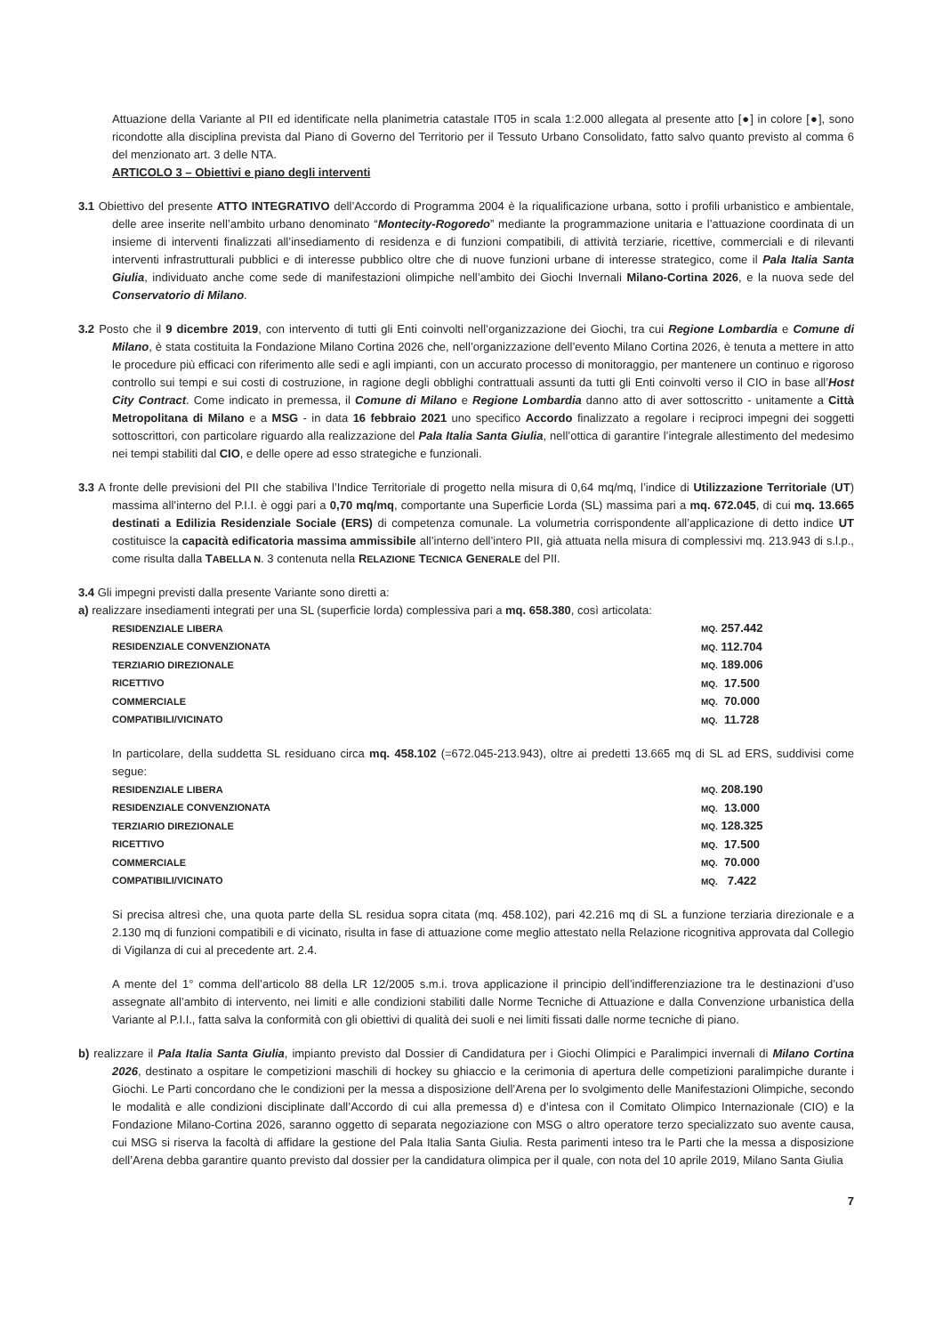Attuazione della Variante al PII ed identificate nella planimetria catastale IT05 in scala 1:2.000 allegata al presente atto [●] in colore [●], sono ricondotte alla disciplina prevista dal Piano di Governo del Territorio per il Tessuto Urbano Consolidato, fatto salvo quanto previsto al comma 6 del menzionato art. 3 delle NTA.
ARTICOLO 3 – Obiettivi e piano degli interventi
3.1 Obiettivo del presente ATTO INTEGRATIVO dell’Accordo di Programma 2004 è la riqualificazione urbana, sotto i profili urbanistico e ambientale, delle aree inserite nell’ambito urbano denominato “Montecity-Rogoredo” mediante la programmazione unitaria e l’attuazione coordinata di un insieme di interventi finalizzati all’insediamento di residenza e di funzioni compatibili, di attività terziarie, ricettive, commerciali e di rilevanti interventi infrastrutturali pubblici e di interesse pubblico oltre che di nuove funzioni urbane di interesse strategico, come il Pala Italia Santa Giulia, individuato anche come sede di manifestazioni olimpiche nell’ambito dei Giochi Invernali Milano-Cortina 2026, e la nuova sede del Conservatorio di Milano.
3.2 Posto che il 9 dicembre 2019, con intervento di tutti gli Enti coinvolti nell’organizzazione dei Giochi, tra cui Regione Lombardia e Comune di Milano, è stata costituita la Fondazione Milano Cortina 2026 che, nell’organizzazione dell’evento Milano Cortina 2026, è tenuta a mettere in atto le procedure più efficaci con riferimento alle sedi e agli impianti, con un accurato processo di monitoraggio, per mantenere un continuo e rigoroso controllo sui tempi e sui costi di costruzione, in ragione degli obblighi contrattuali assunti da tutti gli Enti coinvolti verso il CIO in base all’Host City Contract. Come indicato in premessa, il Comune di Milano e Regione Lombardia danno atto di aver sottoscritto - unitamente a Città Metropolitana di Milano e a MSG - in data 16 febbraio 2021 uno specifico Accordo finalizzato a regolare i reciproci impegni dei soggetti sottoscrittori, con particolare riguardo alla realizzazione del Pala Italia Santa Giulia, nell’ottica di garantire l’integrale allestimento del medesimo nei tempi stabiliti dal CIO, e delle opere ad esso strategiche e funzionali.
3.3 A fronte delle previsioni del PII che stabiliva l’Indice Territoriale di progetto nella misura di 0,64 mq/mq, l’indice di Utilizzazione Territoriale (UT) massima all’interno del P.I.I. è oggi pari a 0,70 mq/mq, comportante una Superficie Lorda (SL) massima pari a mq. 672.045, di cui mq. 13.665 destinati a Edilizia Residenziale Sociale (ERS) di competenza comunale. La volumetria corrispondente all’applicazione di detto indice UT costituisce la capacità edificatoria massima ammissibile all’interno dell’intero PII, già attuata nella misura di complessivi mq. 213.943 di s.l.p., come risulta dalla TABELLA N. 3 contenuta nella RELAZIONE TECNICA GENERALE del PII.
3.4 Gli impegni previsti dalla presente Variante sono diretti a:
a) realizzare insediamenti integrati per una SL (superficie lorda) complessiva pari a mq. 658.380, così articolata:
| RESIDENZIALE LIBERA | MQ. 257.442 |
| RESIDENZIALE CONVENZIONATA | MQ. 112.704 |
| TERZIARIO DIREZIONALE | MQ. 189.006 |
| RICETTIVO | MQ. 17.500 |
| COMMERCIALE | MQ. 70.000 |
| COMPATIBILI/VICINATO | MQ. 11.728 |
In particolare, della suddetta SL residuano circa mq. 458.102 (=672.045-213.943), oltre ai predetti 13.665 mq di SL ad ERS, suddivisi come segue:
| RESIDENZIALE LIBERA | MQ. 208.190 |
| RESIDENZIALE CONVENZIONATA | MQ. 13.000 |
| TERZIARIO DIREZIONALE | MQ. 128.325 |
| RICETTIVO | MQ. 17.500 |
| COMMERCIALE | MQ. 70.000 |
| COMPATIBILI/VICINATO | MQ. 7.422 |
Si precisa altresì che, una quota parte della SL residua sopra citata (mq. 458.102), pari 42.216 mq di SL a funzione terziaria direzionale e a 2.130 mq di funzioni compatibili e di vicinato, risulta in fase di attuazione come meglio attestato nella Relazione ricognitiva approvata dal Collegio di Vigilanza di cui al precedente art. 2.4.
A mente del 1° comma dell’articolo 88 della LR 12/2005 s.m.i. trova applicazione il principio dell’indifferenziazione tra le destinazioni d’uso assegnate all’ambito di intervento, nei limiti e alle condizioni stabiliti dalle Norme Tecniche di Attuazione e dalla Convenzione urbanistica della Variante al P.I.I., fatta salva la conformità con gli obiettivi di qualità dei suoli e nei limiti fissati dalle norme tecniche di piano.
b) realizzare il Pala Italia Santa Giulia, impianto previsto dal Dossier di Candidatura per i Giochi Olimpici e Paralimpici invernali di Milano Cortina 2026, destinato a ospitare le competizioni maschili di hockey su ghiaccio e la cerimonia di apertura delle competizioni paralimpiche durante i Giochi. Le Parti concordano che le condizioni per la messa a disposizione dell’Arena per lo svolgimento delle Manifestazioni Olimpiche, secondo le modalità e alle condizioni disciplinate dall’Accordo di cui alla premessa d) e d’intesa con il Comitato Olimpico Internazionale (CIO) e la Fondazione Milano-Cortina 2026, saranno oggetto di separata negoziazione con MSG o altro operatore terzo specializzato suo avente causa, cui MSG si riserva la facoltà di affidare la gestione del Pala Italia Santa Giulia. Resta parimenti inteso tra le Parti che la messa a disposizione dell’Arena debba garantire quanto previsto dal dossier per la candidatura olimpica per il quale, con nota del 10 aprile 2019, Milano Santa Giulia
7